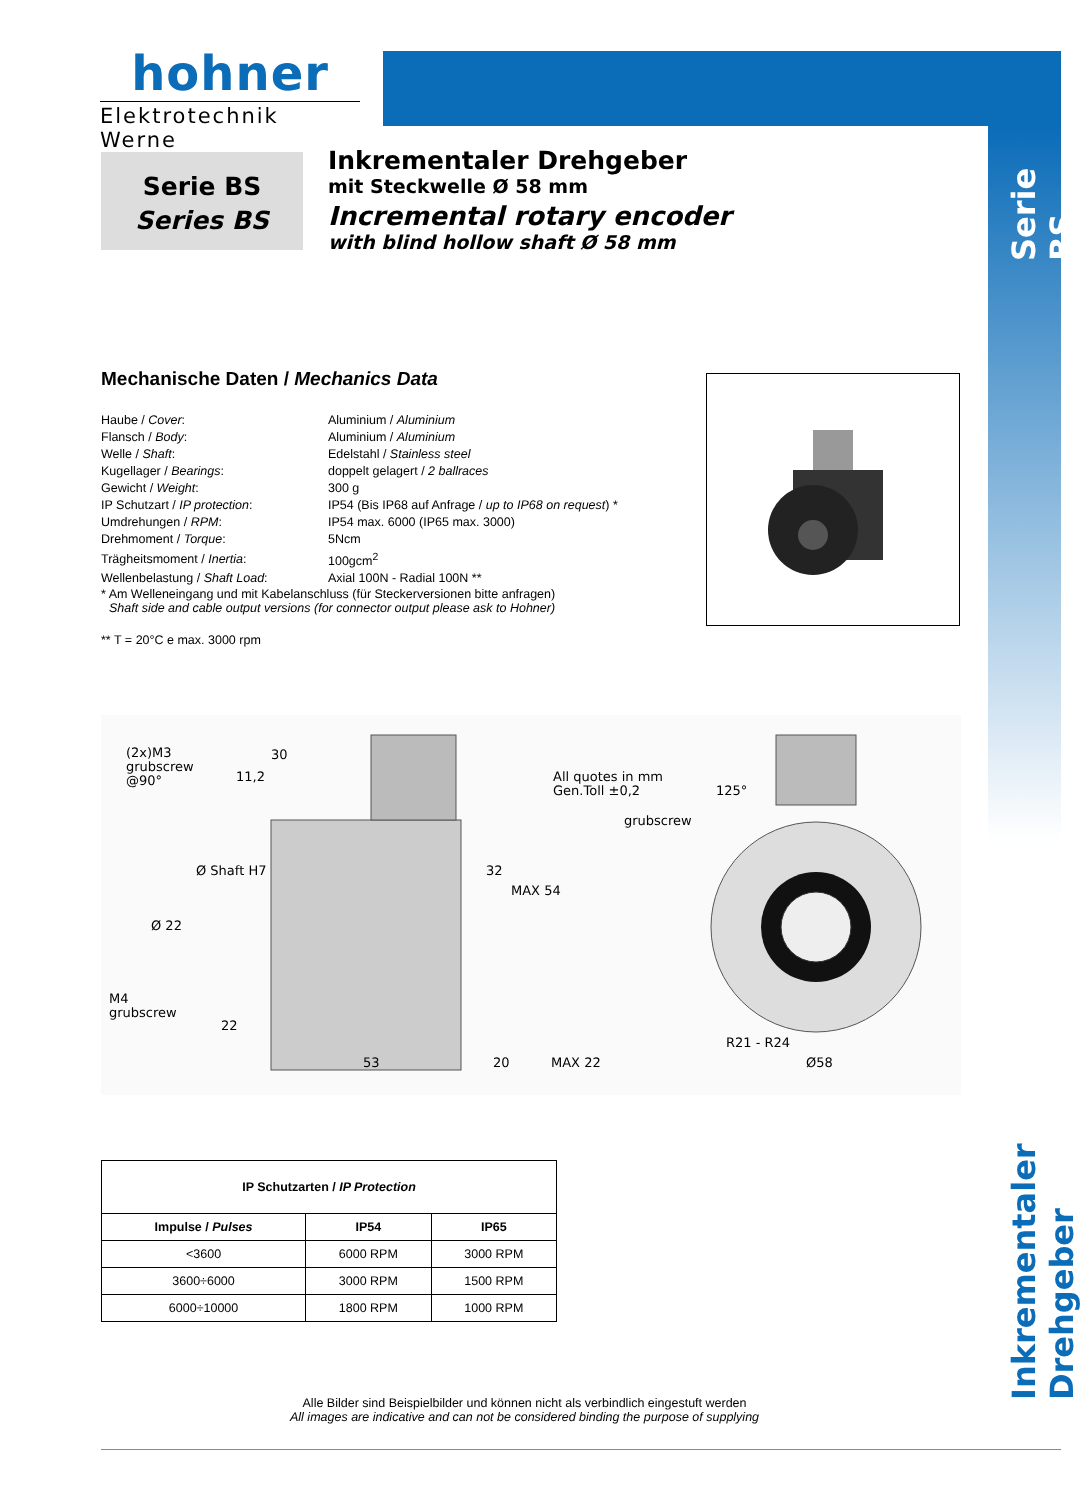hohner
Elektrotechnik Werne
Serie BS
Series BS
Inkrementaler Drehgeber
mit Steckwelle Ø 58 mm
Incremental rotary encoder
with blind hollow shaft Ø 58 mm
Serie BS
Inkrementaler Drehgeber
Mechanische Daten / Mechanics Data
| Haube / Cover : | Aluminium / Aluminium |
| Flansch / Body : | Aluminium / Aluminium |
| Welle / Shaft : | Edelstahl / Stainless steel |
| Kugellager / Bearings : | doppelt gelagert / 2 ballraces |
| Gewicht / Weight : | 300 g |
| IP Schutzart / IP protection : | IP54 (Bis IP68 auf Anfrage / up to IP68 on request ) * |
| Umdrehungen / RPM : | IP54 max. 6000 (IP65 max. 3000) |
| Drehmoment / Torque : | 5Ncm |
| Trägheitsmoment / Inertia : | 100gcm<sup>2</sup> |
| Wellenbelastung / Shaft Load : | Axial 100N - Radial 100N ** |
* Am Welleneingang und mit Kabelanschluss (für Steckerversionen bitte anfragen)
Shaft side and cable output versions (for connector output please ask to Hohner)
** T = 20°C e max. 3000 rpm
(2x)M3
grubscrew
@90°
30
11,2
M4
grubscrew
22
53
20
MAX 22
All quotes in mm
Gen.Toll ±0,2
125°
grubscrew
R21 - R24
Ø58
Ø Shaft H7
Ø 22
32
MAX 54
| IP Schutzarten / IP Protection | | |
| --- | --- | --- |
| Impulse / Pulses | IP54 | IP65 |
| <3600 | 6000 RPM | 3000 RPM |
| 3600÷6000 | 3000 RPM | 1500 RPM |
| 6000÷10000 | 1800 RPM | 1000 RPM |
Alle Bilder sind Beispielbilder und können nicht als verbindlich eingestuft werden
All images are indicative and can not be considered binding the purpose of supplying